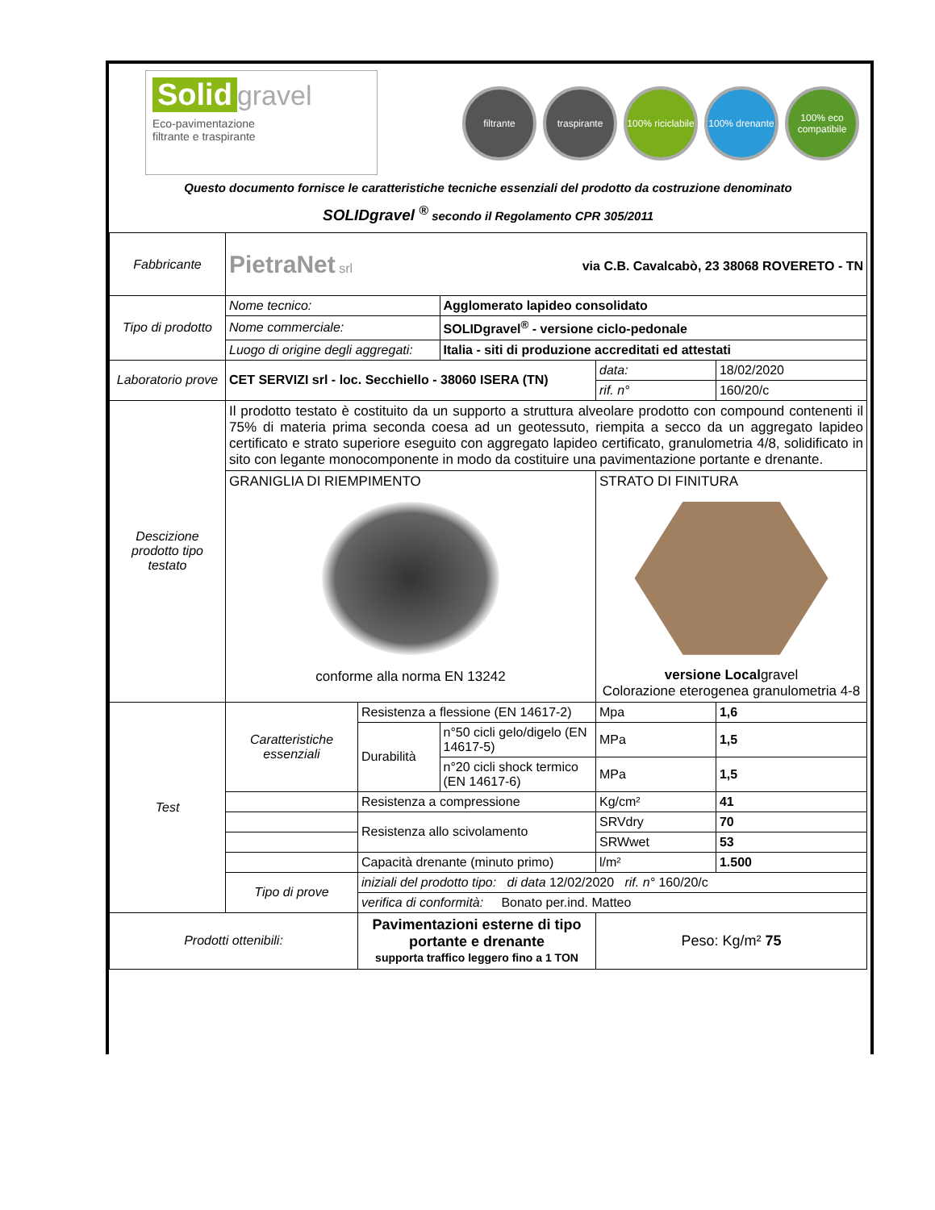Solid gravel
Eco-pavimentazione
filtrante e traspirante
filtrante traspirante 100% riciclabile
100% drenante
100% eco compatibile
Questo documento fornisce le caratteristiche tecniche essenziali del prodotto da costruzione denominato
SOLIDgravel <sup>®</sup> secondo il Regolamento CPR 305/2011
| Fabbricante | PietraNet srl via C.B. Cavalcabò, 23 38068 ROVERETO - TN | | | | |
| Tipo di prodotto | Nome tecnico: | | Agglomerato lapideo consolidato | | |
| | Nome commerciale: | | SOLIDgravel<sup>®</sup> - versione ciclo-pedonale | | |
| | Luogo di origine degli aggregati: | | Italia - siti di produzione accreditati ed attestati | | |
| Laboratorio prove | CET SERVIZI srl - loc. Secchiello - 38060 ISERA (TN) | | | data: | 18/02/2020 |
| | | | | rif. n° | 160/20/c |
| Descizione prodotto tipo testato | Il prodotto testato è costituito da un supporto a struttura alveolare prodotto con compound contenenti il 75% di materia prima seconda coesa ad un geotessuto, riempita a secco da un aggregato lapideo certificato e strato superiore eseguito con aggregato lapideo certificato, granulometria 4/8, solidificato in sito con legante monocomponente in modo da costituire una pavimentazione portante e drenante. | | | | |
| | GRANIGLIA DI RIEMPIMENTO conforme alla norma EN 13242 | | | STRATO DI FINITURA versione Local gravel Colorazione eterogenea granulometria 4-8 | |
| Test | Caratteristiche essenziali | Resistenza a flessione (EN 14617-2) | | Mpa | 1,6 |
| | | Durabilità | n°50 cicli gelo/digelo (EN 14617-5) | MPa | 1,5 |
| | | | n°20 cicli shock termico (EN 14617-6) | MPa | 1,5 |
| | | Resistenza a compressione | | Kg/cm² | 41 |
| | | Resistenza allo scivolamento | | SRVdry | 70 |
| | | | | SRWwet | 53 |
| | | Capacità drenante (minuto primo) | | l/m² | 1.500 |
| | Tipo di prove | iniziali del prodotto tipo: di data 12/02/2020 rif. n° 160/20/c | | | |
| | | verifica di conformità: Bonato per.ind. Matteo | | | |
| Prodotti ottenibili: | | Pavimentazioni esterne di tipo portante e drenante supporta traffico leggero fino a 1 TON | | Peso: Kg/m² 75 | |